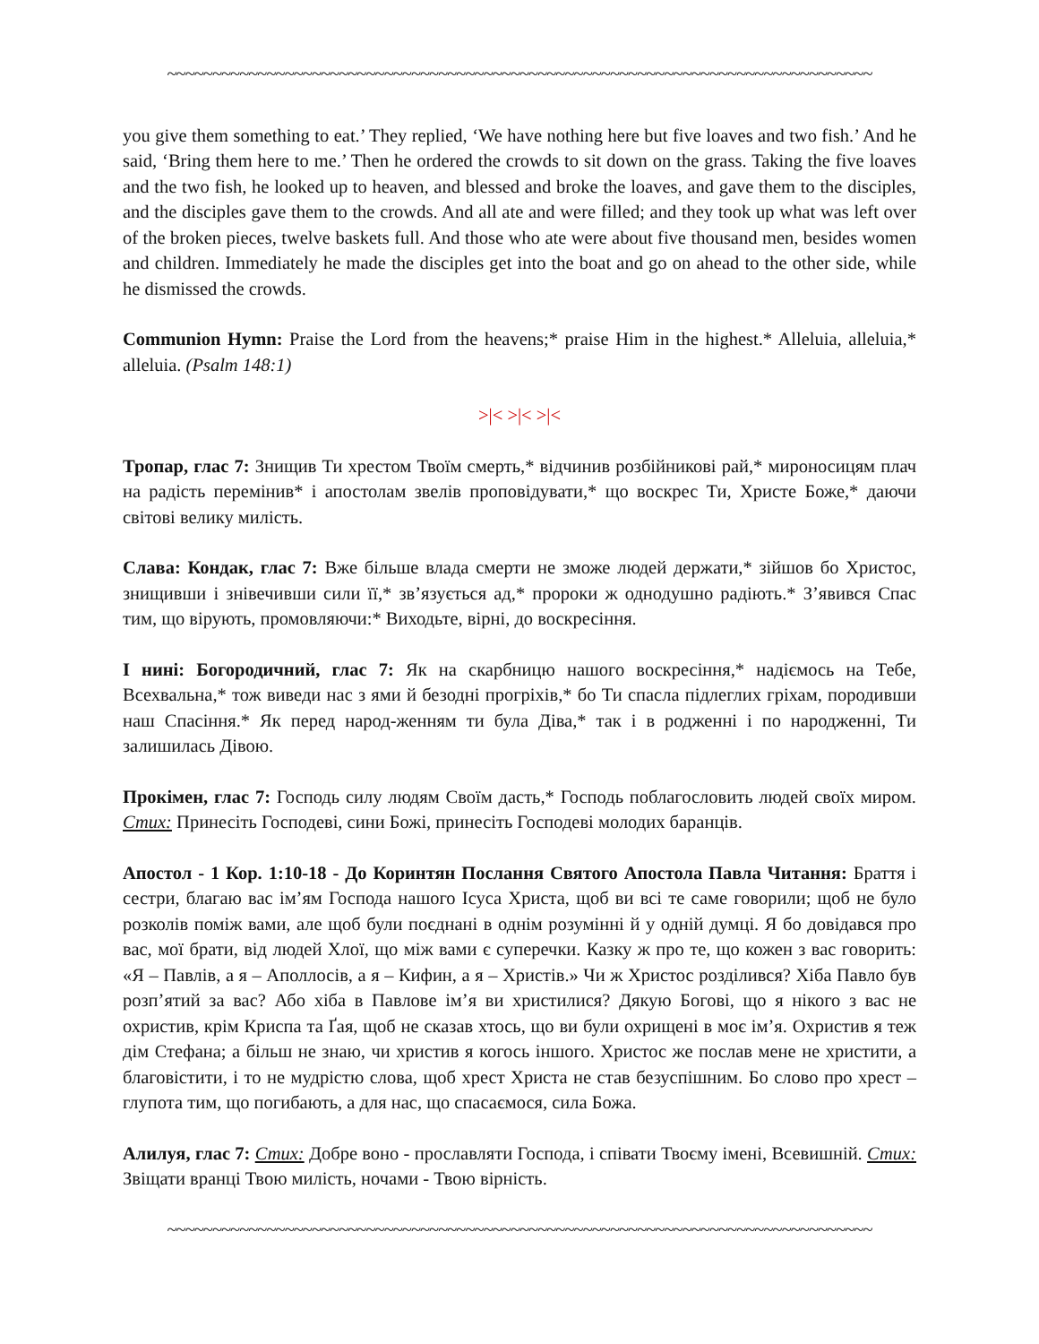~~~~~~~~~~~~~~~~~~~~~~~~~~~~~~~~~~~~~~~~~~~~~~~~~~~~~~~~~~~~~~~~~~~~~~~~~~~~~~
you give them something to eat.’ They replied, ‘We have nothing here but five loaves and two fish.’ And he said, ‘Bring them here to me.’ Then he ordered the crowds to sit down on the grass. Taking the five loaves and the two fish, he looked up to heaven, and blessed and broke the loaves, and gave them to the disciples, and the disciples gave them to the crowds. And all ate and were filled; and they took up what was left over of the broken pieces, twelve baskets full. And those who ate were about five thousand men, besides women and children. Immediately he made the disciples get into the boat and go on ahead to the other side, while he dismissed the crowds.
Communion Hymn: Praise the Lord from the heavens;* praise Him in the highest.* Alleluia, alleluia,* alleluia. (Psalm 148:1)
>|< >|< >|<
Тропар, глас 7: Знищив Ти хрестом Твоїм смерть,* відчинив розбійникові рай,* мироносицям плач на радість перемінив* і апостолам звелів проповідувати,* що воскрес Ти, Христе Боже,* даючи світові велику милість.
Слава: Кондак, глас 7: Вже більше влада смерти не зможе людей держати,* зійшов бо Христос, знищивши і знівечивши сили її,* зв’язується ад,* пророки ж однодушно радіють.* З’явився Спас тим, що вірують, промовляючи:* Виходьте, вірні, до воскресіння.
І нині: Богородичний, глас 7: Як на скарбницю нашого воскресіння,* надіємось на Тебе, Всехвальна,* тож виведи нас з ями й безодні прогріхів,* бо Ти спасла підлеглих гріхам, породивши наш Спасіння.* Як перед народ-женням ти була Діва,* так і в родженні і по народженні, Ти залишилась Дівою.
Прокімен, глас 7: Господь силу людям Своїм дасть,* Господь поблагословить людей своїх миром. Стих: Принесіть Господеві, сини Божі, принесіть Господеві молодих баранців.
Апостол - 1 Кор. 1:10-18 - До Коринтян Послання Святого Апостола Павла Читання: Браття і сестри, благаю вас ім’ям Господа нашого Ісуса Христа, щоб ви всі те саме говорили; щоб не було розколів поміж вами, але щоб були поєднані в однім розумінні й у одній думці. Я бо довідався про вас, мої брати, від людей Хлої, що між вами є суперечки. Казку ж про те, що кожен з вас говорить: «Я – Павлів, а я – Аполлосів, а я – Кифин, а я – Христів.» Чи ж Христос розділився? Хіба Павло був розп’ятий за вас? Або хіба в Павлове ім’я ви христилися? Дякую Богові, що я нікого з вас не охристив, крім Криспа та Ґая, щоб не сказав хтось, що ви були охрищені в моє ім’я. Охристив я теж дім Стефана; а більш не знаю, чи христив я когось іншого. Христос же послав мене не христити, а благовістити, і то не мудрістю слова, щоб хрест Христа не став безуспішним. Бо слово про хрест – глупота тим, що погибають, а для нас, що спасаємося, сила Божа.
Алилуя, глас 7: Стих: Добре воно - прославляти Господа, і співати Твоєму імені, Всевишній. Стих: Звіщати вранці Твою милість, ночами - Твою вірність.
~~~~~~~~~~~~~~~~~~~~~~~~~~~~~~~~~~~~~~~~~~~~~~~~~~~~~~~~~~~~~~~~~~~~~~~~~~~~~~